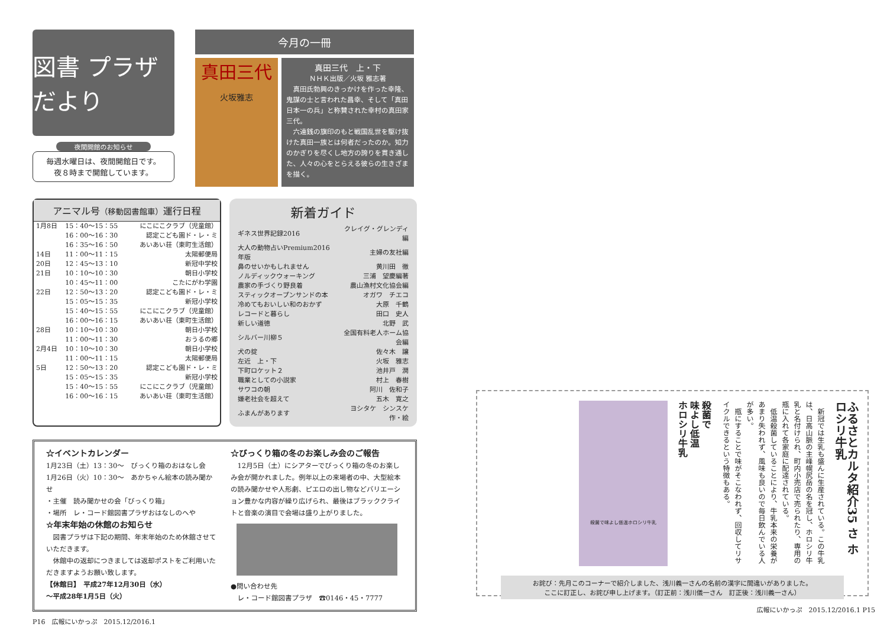図書 プラザ だより
夜間開館のお知らせ
毎週水曜日は、夜間開館日です。
夜８時まで開館しています。
今月の一冊
真田三代
火坂雅志
真田三代　上・下
ＮＨＫ出版／火坂 雅志著
　真田氏勃興のきっかけを作った幸隆、鬼謀の士と言われた昌幸、そして「真田日本一の兵」と称賛された幸村の真田家三代。
　六連銭の旗印のもと戦国乱世を駆け抜けた真田一族とは何者だったのか。知力のかぎりを尽くし地方の誇りを貫き通した、人々の心をとらえる彼らの生きざまを描く。
アニマル号（移動図書館車）運行日程
| 1月8日 | 15：40～15：55 | にこにこクラブ（児童館） |
| | 16：00～16：30 | 認定こども園ド・レ・ミ |
| | 16：35～16：50 | あいあい荘（東町生活館） |
| 14日 | 11：00～11：15 | 太陽郵便局 |
| 20日 | 12：45～13：10 | 新冠中学校 |
| 21日 | 10：10～10：30 | 朝日小学校 |
| | 10：45～11：00 | こたにがわ学園 |
| 22日 | 12：50～13：20 | 認定こども園ド・レ・ミ |
| | 15：05～15：35 | 新冠小学校 |
| | 15：40～15：55 | にこにこクラブ（児童館） |
| | 16：00～16：15 | あいあい荘（東町生活館） |
| 28日 | 10：10～10：30 | 朝日小学校 |
| | 11：00～11：30 | おうるの郷 |
| 2月4日 | 10：10～10：30 | 朝日小学校 |
| | 11：00～11：15 | 太陽郵便局 |
| 5日 | 12：50～13：20 | 認定こども園ド・レ・ミ |
| | 15：05～15：35 | 新冠小学校 |
| | 15：40～15：55 | にこにこクラブ（児童館） |
| | 16：00～16：15 | あいあい荘（東町生活館） |
新着ガイド
| ギネス世界記録2016 | クレイグ・グレンディ編 |
| 大人の動物占いPremium2016年版 | 主婦の友社編 |
| 鼻のせいかもしれません | 黄川田 徹 |
| ノルディックウォーキング | 三浦 望慶編著 |
| 農家の手づくり野良着 | 農山漁村文化協会編 |
| スティックオープンサンドの本 | オガワ チエコ |
| 冷めてもおいしい和のおかず | 大原 千鶴 |
| レコードと暮らし | 田口 史人 |
| 新しい道徳 | 北野 武 |
| シルバー川柳５ | 全国有料老人ホーム協会編 |
| 犬の掟 | 佐々木 譲 |
| 左近 上・下 | 火坂 雅志 |
| 下町ロケット２ | 池井戸 潤 |
| 職業としての小説家 | 村上 春樹 |
| サワコの朝 | 阿川 佐和子 |
| 嫌老社会を超えて | 五木 寛之 |
| ふまんがあります | ヨシタケ シンスケ作・絵 |
☆イベントカレンダー
1月23日（土）13：30～　びっくり箱のおはなし会
1月26日（火）10：30～　あかちゃん絵本の読み聞かせ
・主催　読み聞かせの会「びっくり箱」
・場所　レ・コード館図書プラザおはなしのへや
☆年末年始の休館のお知らせ
　図書プラザは下記の期間、年末年始のため休館させていただきます。
　休館中の返却につきましては返却ポストをご利用いただきますようお願い致します。
【休館日】　平成27年12月30日（水）
～平成28年1月5日（火）
☆びっくり箱の冬のお楽しみ会のご報告
　12月5日（土）にシアターでびっくり箱の冬のお楽しみ会が開かれました。例年以上の来場者の中、大型絵本の読み聞かせや人形劇、ピエロの出し物などバリエーション豊かな内容が繰り広げられ、最後はブラッククライトと音楽の演目で会場は盛り上がりました。
●問い合わせ先
　レ・コード館図書プラザ　☎0146・45・7777
P16　広報にいかっぷ　2015.12/2016.1
ふるさとカルタ紹介35 さ ホロシリ牛乳
　新冠では生乳も盛んに生産されている。この牛乳は、日高山脈の主峰幌尻岳の名を冠し、ホロシリ牛乳と名付けられ、町内小売店で売られたり、専用の瓶に入れて各家庭に配達されている。
　低温殺菌していることにより、牛乳本来の栄養があまり失われず、風味も良いので毎日飲んでいる人が多い。
　瓶にすることで味がそこなわれず、回収してリサイクルできるという特徴もある。
殺菌で
味よし低温
ホロシリ牛乳
殺菌で味よし低温ホロシリ牛乳
お詫び：先月このコーナーで紹介しました、浅川義一さんの名前の漢字に間違いがありました。
ここに訂正し、お詫び申し上げます。（訂正前：浅川儀一さん　訂正後：浅川義一さん）
広報にいかっぷ　2015.12/2016.1 P15